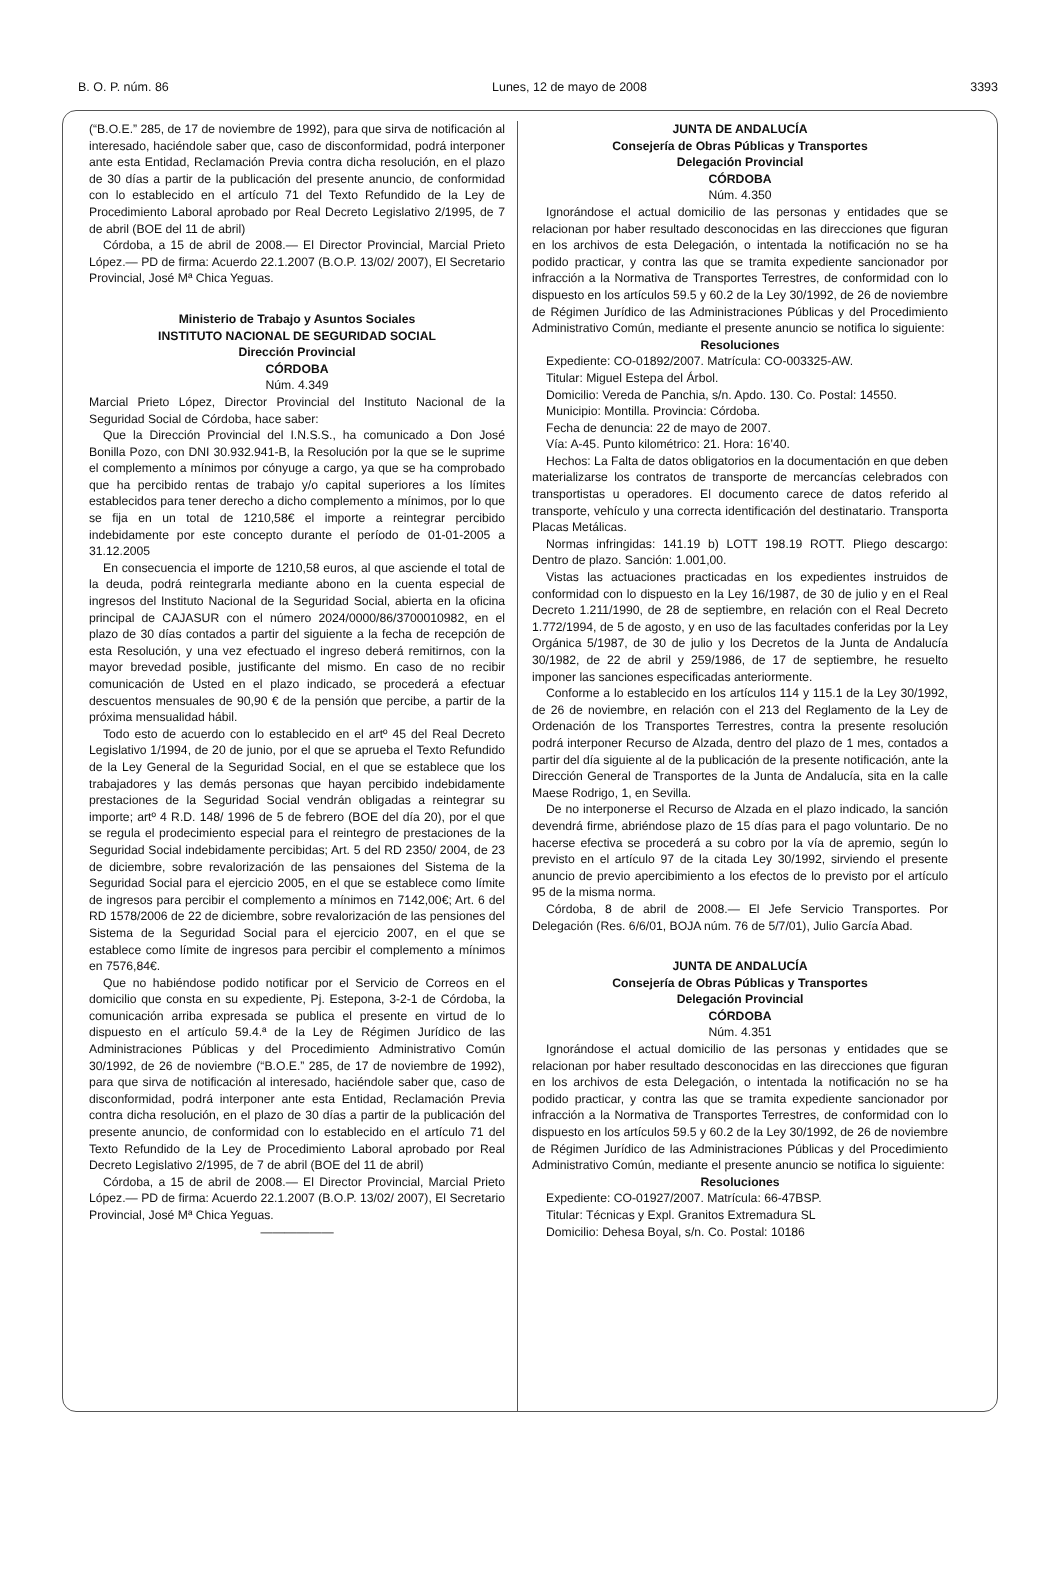B. O. P. núm. 86 Lunes, 12 de mayo de 2008 3393
(“B.O.E.” 285, de 17 de noviembre de 1992), para que sirva de notificación al interesado, haciéndole saber que, caso de disconformidad, podrá interponer ante esta Entidad, Reclamación Previa contra dicha resolución, en el plazo de 30 días a partir de la publicación del presente anuncio, de conformidad con lo establecido en el artículo 71 del Texto Refundido de la Ley de Procedimiento Laboral aprobado por Real Decreto Legislativo 2/1995, de 7 de abril (BOE del 11 de abril)
Córdoba, a 15 de abril de 2008.— El Director Provincial, Marcial Prieto López.— PD de firma: Acuerdo 22.1.2007 (B.O.P. 13/02/ 2007), El Secretario Provincial, José Mª Chica Yeguas.
Ministerio de Trabajo y Asuntos Sociales
INSTITUTO NACIONAL DE SEGURIDAD SOCIAL
Dirección Provincial
CÓRDOBA
Núm. 4.349
Marcial Prieto López, Director Provincial del Instituto Nacional de la Seguridad Social de Córdoba, hace saber:
Que la Dirección Provincial del I.N.S.S., ha comunicado a Don José Bonilla Pozo, con DNI 30.932.941-B, la Resolución por la que se le suprime el complemento a mínimos por cónyuge a cargo, ya que se ha comprobado que ha percibido rentas de trabajo y/o capital superiores a los límites establecidos para tener derecho a dicho complemento a mínimos, por lo que se fija en un total de 1210,58€ el importe a reintegrar percibido indebidamente por este concepto durante el período de 01-01-2005 a 31.12.2005
En consecuencia el importe de 1210,58 euros, al que asciende el total de la deuda, podrá reintegrarla mediante abono en la cuenta especial de ingresos del Instituto Nacional de la Seguridad Social, abierta en la oficina principal de CAJASUR con el número 2024/0000/86/3700010982, en el plazo de 30 días contados a partir del siguiente a la fecha de recepción de esta Resolución, y una vez efectuado el ingreso deberá remitirnos, con la mayor brevedad posible, justificante del mismo. En caso de no recibir comunicación de Usted en el plazo indicado, se procederá a efectuar descuentos mensuales de 90,90 € de la pensión que percibe, a partir de la próxima mensualidad hábil.
Todo esto de acuerdo con lo establecido en el artº 45 del Real Decreto Legislativo 1/1994, de 20 de junio, por el que se aprueba el Texto Refundido de la Ley General de la Seguridad Social, en el que se establece que los trabajadores y las demás personas que hayan percibido indebidamente prestaciones de la Seguridad Social vendrán obligadas a reintegrar su importe; artº 4 R.D. 148/ 1996 de 5 de febrero (BOE del día 20), por el que se regula el prodecimiento especial para el reintegro de prestaciones de la Seguridad Social indebidamente percibidas; Art. 5 del RD 2350/ 2004, de 23 de diciembre, sobre revalorización de las pensaiones del Sistema de la Seguridad Social para el ejercicio 2005, en el que se establece como límite de ingresos para percibir el complemento a mínimos en 7142,00€; Art. 6 del RD 1578/2006 de 22 de diciembre, sobre revalorización de las pensiones del Sistema de la Seguridad Social para el ejercicio 2007, en el que se establece como límite de ingresos para percibir el complemento a mínimos en 7576,84€.
Que no habiéndose podido notificar por el Servicio de Correos en el domicilio que consta en su expediente, Pj. Estepona, 3-2-1 de Córdoba, la comunicación arriba expresada se publica el presente en virtud de lo dispuesto en el artículo 59.4.ª de la Ley de Régimen Jurídico de las Administraciones Públicas y del Procedimiento Administrativo Común 30/1992, de 26 de noviembre (“B.O.E.” 285, de 17 de noviembre de 1992), para que sirva de notificación al interesado, haciéndole saber que, caso de disconformidad, podrá interponer ante esta Entidad, Reclamación Previa contra dicha resolución, en el plazo de 30 días a partir de la publicación del presente anuncio, de conformidad con lo establecido en el artículo 71 del Texto Refundido de la Ley de Procedimiento Laboral aprobado por Real Decreto Legislativo 2/1995, de 7 de abril (BOE del 11 de abril)
Córdoba, a 15 de abril de 2008.— El Director Provincial, Marcial Prieto López.— PD de firma: Acuerdo 22.1.2007 (B.O.P. 13/02/ 2007), El Secretario Provincial, José Mª Chica Yeguas.
——————
JUNTA DE ANDALUCÍA
Consejería de Obras Públicas y Transportes
Delegación Provincial
CÓRDOBA
Núm. 4.350
Ignorándose el actual domicilio de las personas y entidades que se relacionan por haber resultado desconocidas en las direcciones que figuran en los archivos de esta Delegación, o intentada la notificación no se ha podido practicar, y contra las que se tramita expediente sancionador por infracción a la Normativa de Transportes Terrestres, de conformidad con lo dispuesto en los artículos 59.5 y 60.2 de la Ley 30/1992, de 26 de noviembre de Régimen Jurídico de las Administraciones Públicas y del Procedimiento Administrativo Común, mediante el presente anuncio se notifica lo siguiente:
Resoluciones
Expediente: CO-01892/2007. Matrícula: CO-003325-AW.
Titular: Miguel Estepa del Árbol.
Domicilio: Vereda de Panchia, s/n. Apdo. 130. Co. Postal: 14550.
Municipio: Montilla. Provincia: Córdoba.
Fecha de denuncia: 22 de mayo de 2007.
Vía: A-45. Punto kilométrico: 21. Hora: 16’40.
Hechos: La Falta de datos obligatorios en la documentación en que deben materializarse los contratos de transporte de mercancías celebrados con transportistas u operadores. El documento carece de datos referido al transporte, vehículo y una correcta identificación del destinatario. Transporta Placas Metálicas.
Normas infringidas: 141.19 b) LOTT 198.19 ROTT. Pliego descargo: Dentro de plazo. Sanción: 1.001,00.
Vistas las actuaciones practicadas en los expedientes instruidos de conformidad con lo dispuesto en la Ley 16/1987, de 30 de julio y en el Real Decreto 1.211/1990, de 28 de septiembre, en relación con el Real Decreto 1.772/1994, de 5 de agosto, y en uso de las facultades conferidas por la Ley Orgánica 5/1987, de 30 de julio y los Decretos de la Junta de Andalucía 30/1982, de 22 de abril y 259/1986, de 17 de septiembre, he resuelto imponer las sanciones especificadas anteriormente.
Conforme a lo establecido en los artículos 114 y 115.1 de la Ley 30/1992, de 26 de noviembre, en relación con el 213 del Reglamento de la Ley de Ordenación de los Transportes Terrestres, contra la presente resolución podrá interponer Recurso de Alzada, dentro del plazo de 1 mes, contados a partir del día siguiente al de la publicación de la presente notificación, ante la Dirección General de Transportes de la Junta de Andalucía, sita en la calle Maese Rodrigo, 1, en Sevilla.
De no interponerse el Recurso de Alzada en el plazo indicado, la sanción devendrá firme, abriéndose plazo de 15 días para el pago voluntario. De no hacerse efectiva se procederá a su cobro por la vía de apremio, según lo previsto en el artículo 97 de la citada Ley 30/1992, sirviendo el presente anuncio de previo apercibimiento a los efectos de lo previsto por el artículo 95 de la misma norma.
Córdoba, 8 de abril de 2008.— El Jefe Servicio Transportes. Por Delegación (Res. 6/6/01, BOJA núm. 76 de 5/7/01), Julio García Abad.
JUNTA DE ANDALUCÍA
Consejería de Obras Públicas y Transportes
Delegación Provincial
CÓRDOBA
Núm. 4.351
Ignorándose el actual domicilio de las personas y entidades que se relacionan por haber resultado desconocidas en las direcciones que figuran en los archivos de esta Delegación, o intentada la notificación no se ha podido practicar, y contra las que se tramita expediente sancionador por infracción a la Normativa de Transportes Terrestres, de conformidad con lo dispuesto en los artículos 59.5 y 60.2 de la Ley 30/1992, de 26 de noviembre de Régimen Jurídico de las Administraciones Públicas y del Procedimiento Administrativo Común, mediante el presente anuncio se notifica lo siguiente:
Resoluciones
Expediente: CO-01927/2007. Matrícula: 66-47BSP.
Titular: Técnicas y Expl. Granitos Extremadura SL
Domicilio: Dehesa Boyal, s/n. Co. Postal: 10186